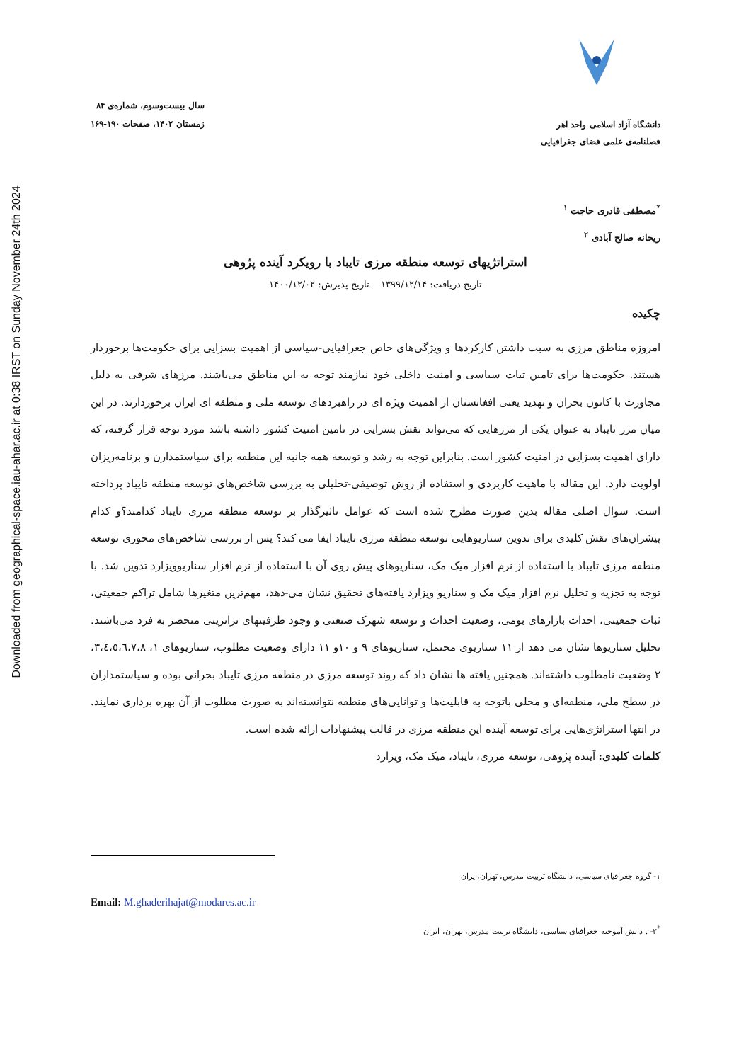Downloaded from geographical-space.iau-ahar.ac.ir at 0:38 IRST on Sunday November 24th 2024
دانشگاه آزاد اسلامی واحد اهر
فصلنامه‌ی علمی فضای جغرافیایی
سال بیست‌وسوم، شماره‌ی ۸۴
زمستان ۱۴۰۲، صفحات ۱۹۰-۱۶۹
<sup>*</sup> مصطفی قادری حاجت <sup>۱</sup>
ریحانه صالح آبادی <sup>۲</sup>
استراتژیهای توسعه منطقه مرزی تایباد با رویکرد آینده پژوهی
تاریخ دریافت: ۱۳۹۹/۱۲/۱۴ تاریخ پذیرش: ۱۴۰۰/۱۲/۰۲
چکیده
امروزه مناطق مرزی به سبب داشتن کارکردها و ویژگی‌های خاص جغرافیایی-سیاسی از اهمیت بسزایی برای حکومت‌ها برخوردار هستند. حکومت‌ها برای تامین ثبات سیاسی و امنیت داخلی خود نیازمند توجه به این مناطق می‌باشند. مرزهای شرقی به دلیل مجاورت با کانون بحران و تهدید یعنی افغانستان از اهمیت ویژه ای در راهبردهای توسعه ملی و منطقه ای ایران برخوردارند. در این میان مرز تایباد به عنوان یکی از مرزهایی که می‌تواند نقش بسزایی در تامین امنیت کشور داشته باشد مورد توجه قرار گرفته، که دارای اهمیت بسزایی در امنیت کشور است. بنابراین توجه به رشد و توسعه همه جانبه این منطقه برای سیاستمدارن و برنامه‌ریزان اولویت دارد. این مقاله با ماهیت کاربردی و استفاده از روش توصیفی-تحلیلی به بررسی شاخص‌های توسعه منطقه تایباد پرداخته است. سوال اصلی مقاله بدین صورت مطرح شده است که عوامل تاثیرگذار بر توسعه منطقه مرزی تایباد کدامند؟و کدام پیشران‌های نقش کلیدی برای تدوین سناریوهایی توسعه منطقه مرزی تایباد ایفا می کند؟ پس از بررسی شاخص‌های محوری توسعه منطقه مرزی تایباد با استفاده از نرم افزار میک مک، سناریوهای پیش روی آن با استفاده از نرم افزار سناریوویزارد تدوین شد. با توجه به تجزیه و تحلیل نرم افزار میک مک و سناریو ویزارد یافته‌های تحقیق نشان می-دهد، مهم‌ترین متغیرها شامل تراکم جمعیتی، ثبات جمعیتی، احداث بازارهای بومی، وضعیت احداث و توسعه شهرک صنعتی و وجود ظرفیتهای ترانزیتی منحصر به فرد می‌باشند. تحلیل سناریوها نشان می دهد از ۱۱ سناریوی محتمل، سناریوهای ۹ و ۱۰و ۱۱ دارای وضعیت مطلوب، سناریوهای ۱، ۳،٤،٥،٦،٧،٨، ۲ وضعیت نامطلوب داشته‌اند. همچنین یافته ها نشان داد که روند توسعه مرزی در منطقه مرزی تایباد بحرانی بوده و سیاستمداران در سطح ملی، منطقه‌ای و محلی باتوجه به قابلیت‌ها و توانایی‌های منطقه نتوانسته‌اند به صورت مطلوب از آن بهره برداری نمایند. در انتها استراتژی‌هایی برای توسعه آینده این منطقه مرزی در قالب پیشنهادات ارائه شده است.
کلمات کلیدی: آینده پژوهی، توسعه مرزی، تایباد، میک مک، ویزارد
۱- گروه جغرافیای سیاسی، دانشگاه تربیت مدرس، تهران،ایران
Email: M.ghaderihajat@modares.ac.ir
<sup>*</sup> ۲- . دانش آموخته جغرافیای سیاسی، دانشگاه تربیت مدرس، تهران، ایران